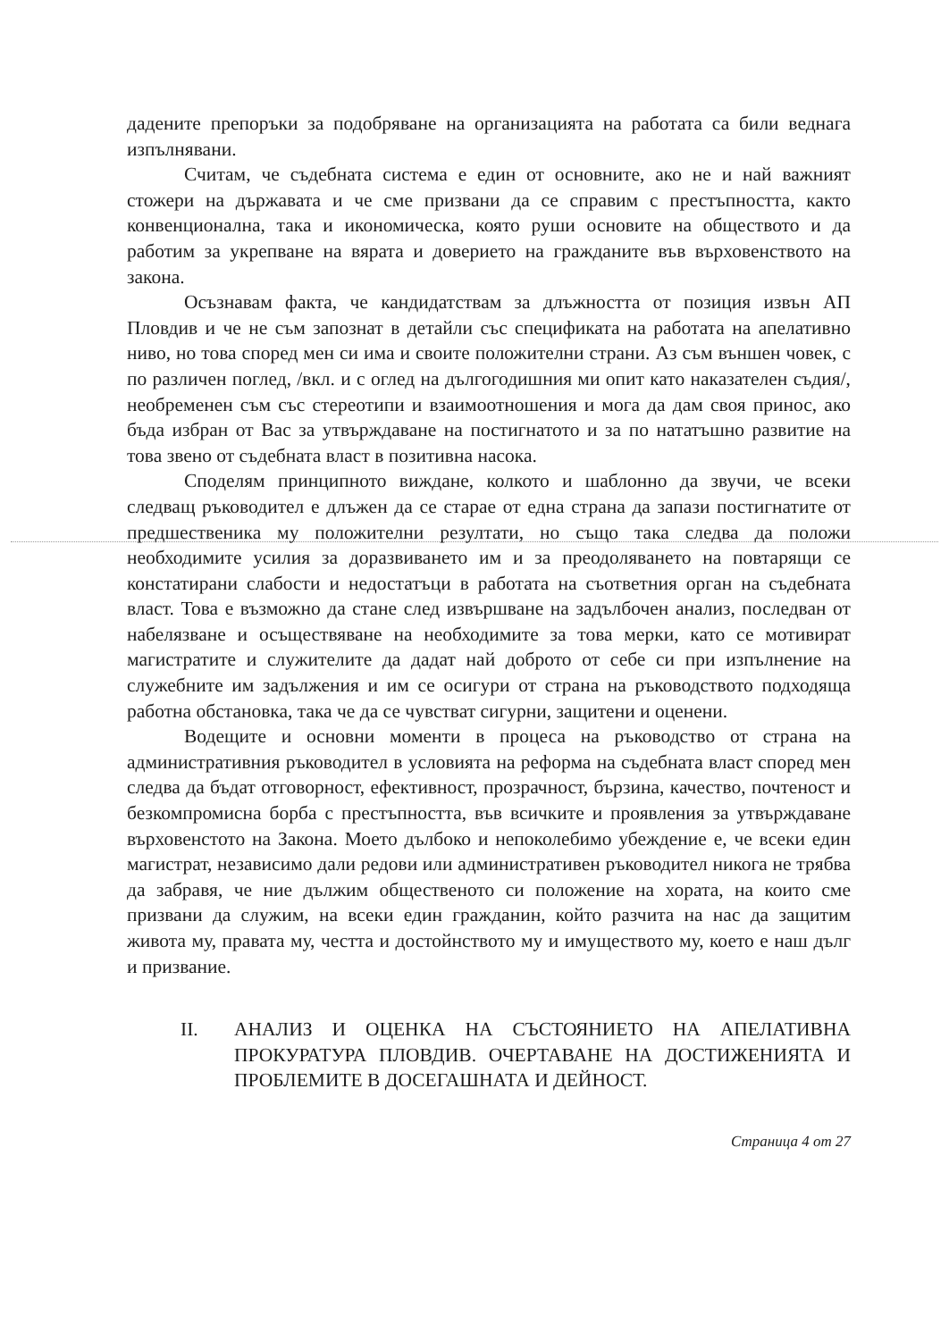дадените препоръки за подобряване на организацията на работата са били веднага изпълнявани.
Считам, че съдебната система е един от основните, ако не и най важният стожери на държавата и че сме призвани да се справим с престъпността, както конвенционална, така и икономическа, която руши основите на обществото и да работим за укрепване на вярата и доверието на гражданите във върховенството на закона.
Осъзнавам факта, че кандидатствам за длъжността от позиция извън АП Пловдив и че не съм запознат в детайли със спецификата на работата на апелативно ниво, но това според мен си има и своите положителни страни. Аз съм външен човек, с по различен поглед, /вкл. и с оглед на дългогодишния ми опит като наказателен съдия/, необременен съм със стереотипи и взаимоотношения и мога да дам своя принос, ако бъда избран от Вас за утвърждаване на постигнатото и за по нататъшно развитие на това звено от съдебната власт в позитивна насока.
Споделям принципното виждане, колкото и шаблонно да звучи, че всеки следващ ръководител е длъжен да се старае от една страна да запази постигнатите от предшественика му положителни резултати, но също така следва да положи необходимите усилия за доразвиването им и за преодоляването на повтарящи се констатирани слабости и недостатъци в работата на съответния орган на съдебната власт. Това е възможно да стане след извършване на задълбочен анализ, последван от набелязване и осъществяване на необходимите за това мерки, като се мотивират магистратите и служителите да дадат най доброто от себе си при изпълнение на служебните им задължения и им се осигури от страна на ръководството подходяща работна обстановка, така че да се чувстват сигурни, защитени и оценени.
Водещите и основни моменти в процеса на ръководство от страна на административния ръководител в условията на реформа на съдебната власт според мен следва да бъдат отговорност, ефективност, прозрачност, бързина, качество, почтеност и безкомпромисна борба с престъпността, във всичките и проявления за утвърждаване върховенстото на Закона. Моето дълбоко и непоколебимо убеждение е, че всеки един магистрат, независимо дали редови или административен ръководител никога не трябва да забравя, че ние дължим общественото си положение на хората, на които сме призвани да служим, на всеки един гражданин, който разчита на нас да защитим живота му, правата му, честта и достойнството му и имуществото му, което е наш дълг и призвание.
II. АНАЛИЗ И ОЦЕНКА НА СЪСТОЯНИЕТО НА АПЕЛАТИВНА ПРОКУРАТУРА ПЛОВДИВ. ОЧЕРТАВАНЕ НА ДОСТИЖЕНИЯТА И ПРОБЛЕМИТЕ В ДОСЕГАШНАТА И ДЕЙНОСТ.
Страница 4 от 27